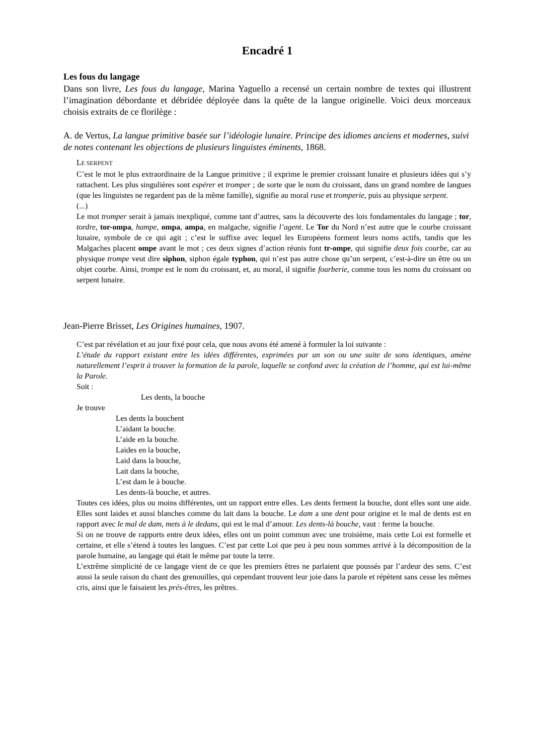Encadré 1
Les fous du langage
Dans son livre, Les fous du langage, Marina Yaguello a recensé un certain nombre de textes qui illustrent l’imagination débordante et débridée déployée dans la quête de la langue originelle. Voici deux morceaux choisis extraits de ce florilège :
A. de Vertus, La langue primitive basée sur l’idéologie lunaire. Principe des idiomes anciens et modernes, suivi de notes contenant les objections de plusieurs linguistes éminents, 1868.
LE SERPENT
C’est le mot le plus extraordinaire de la Langue primitive ; il exprime le premier croissant lunaire et plusieurs idées qui s’y rattachent. Les plus singulières sont espérer et tromper ; de sorte que le nom du croissant, dans un grand nombre de langues (que les linguistes ne regardent pas de la même famille), signifie au moral ruse et tromperie, puis au physique serpent.
(...)
Le mot tromper serait à jamais inexpliqué, comme tant d’autres, sans la découverte des lois fondamentales du langage ; tor, tordre, tor-ompa, hampe, ompa, ampa, en malgache, signifie l’agent. Le Tor du Nord n’est autre que le courbe croissant lunaire, symbole de ce qui agit ; c’est le suffixe avec lequel les Européens forment leurs noms actifs, tandis que les Malgaches placent ompe avant le mot ; ces deux signes d’action réunis font tr-ompe, qui signifie deux fois courbe, car au physique trompe veut dire siphon, siphon égale typhon, qui n’est pas autre chose qu’un serpent, c’est-à-dire un être ou un objet courbe. Ainsi, trompe est le nom du croissant, et, au moral, il signifie fourberie, comme tous les noms du croissant ou serpent lunaire.
Jean-Pierre Brisset, Les Origines humaines, 1907.
C’est par révélation et au jour fixé pour cela, que nous avons été amené à formuler la loi suivante :
L’étude du rapport existant entre les idées différentes, exprimées par un son ou une suite de sons identiques, amène naturellement l’esprit à trouver la formation de la parole, laquelle se confond avec la création de l’homme, qui est lui-même la Parole.
Soit :
Les dents, la bouche
Je trouve
Les dents la bouchent
L’aidant la bouche.
L’aide en la bouche.
Laides en la bouche,
Laid dans la bouche,
Lait dans la bouche,
L’est dam le à bouche.
Les dents-là bouche, et autres.
Toutes ces idées, plus ou moins différentes, ont un rapport entre elles. Les dents ferment la bouche, dont elles sont une aide. Elles sont laides et aussi blanches comme du lait dans la bouche. Le dam a une dent pour origine et le mal de dents est en rapport avec le mal de dam, mets à le dedans, qui est le mal d’amour. Les dents-là bouche, vaut : ferme la bouche.
Si on ne trouve de rapports entre deux idées, elles ont un point commun avec une troisième, mais cette Loi est formelle et certaine, et elle s’étend à toutes les langues. C’est par cette Loi que peu à peu nous sommes arrivé à la décomposition de la parole humaine, au langage qui était le même par toute la terre.
L’extrême simplicité de ce langage vient de ce que les premiers êtres ne parlaient que poussés par l’ardeur des sens. C’est aussi la seule raison du chant des grenouilles, qui cependant trouvent leur joie dans la parole et répètent sans cesse les mêmes cris, ainsi que le faisaient les prés-êtres, les prêtres.